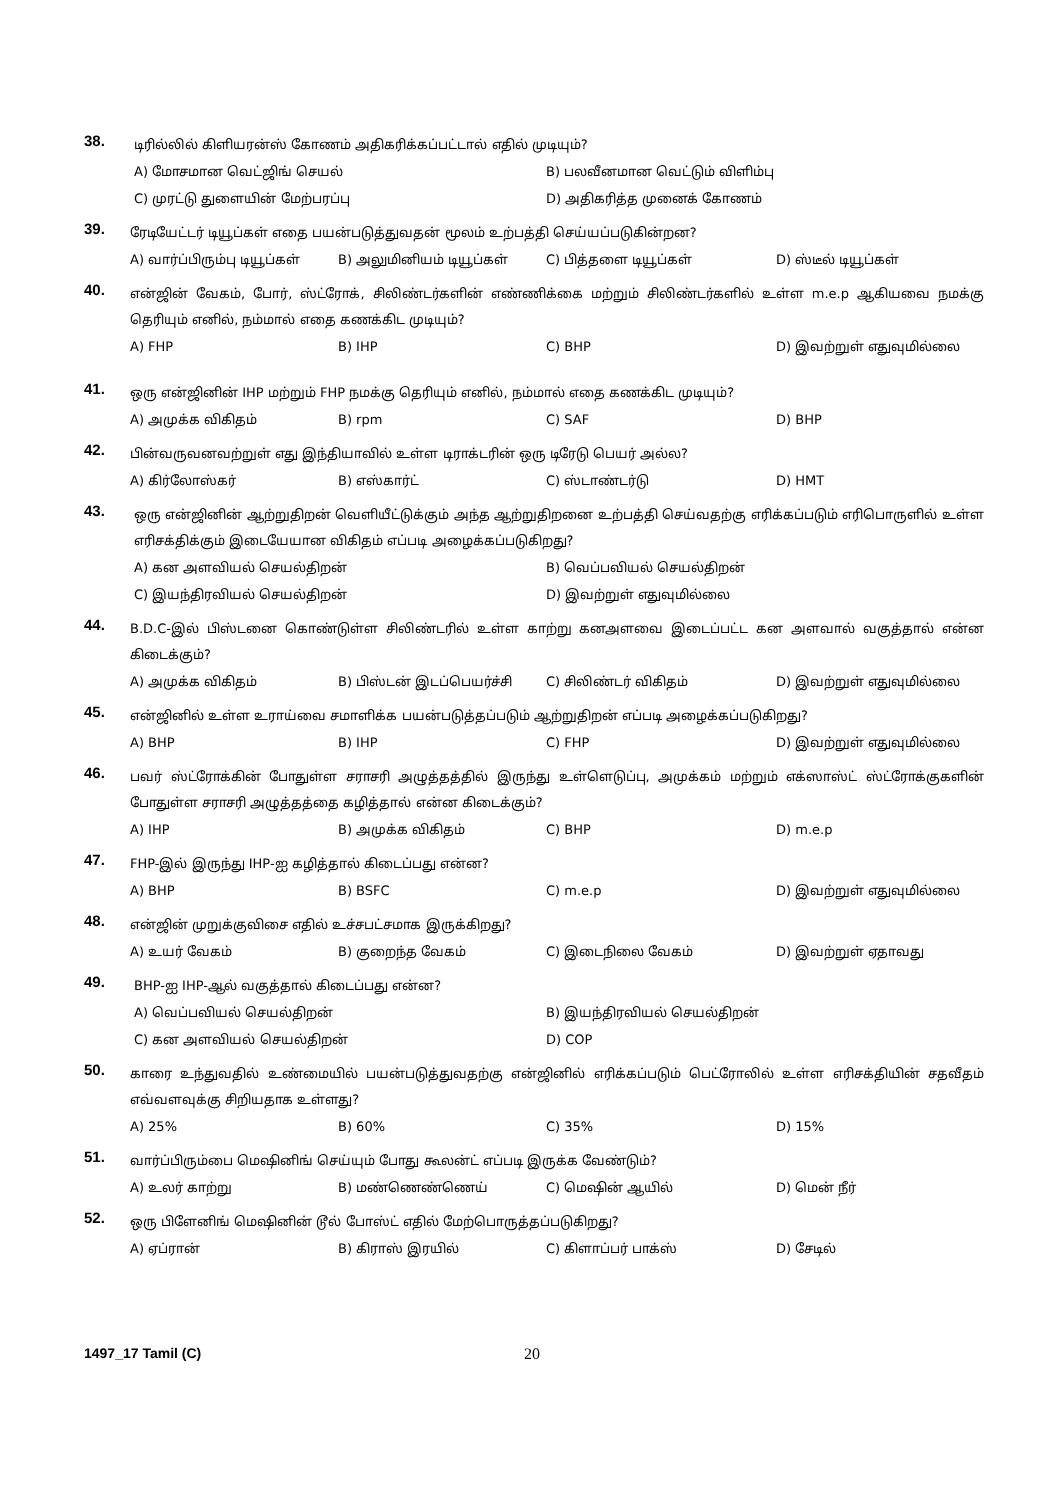38.
டிரில்லில் கிளியரன்ஸ் கோணம் அதிகரிக்கப்பட்டால் எதில் முடியும்?
A) மோசமான வெட்ஜிங் செயல் B) பலவீனமான வெட்டும் விளிம்பு
C) முரட்டு துளையின் மேற்பரப்பு D) அதிகரித்த முனைக் கோணம்
39.
ரேடியேட்டர் டியூப்கள் எதை பயன்படுத்துவதன் மூலம் உற்பத்தி செய்யப்படுகின்றன?
A) வார்ப்பிரும்பு டியூப்கள் B) அலுமினியம் டியூப்கள் C) பித்தளை டியூப்கள் D) ஸ்டீல் டியூப்கள்
40.
என்ஜின் வேகம், போர், ஸ்ட்ரோக், சிலிண்டர்களின் எண்ணிக்கை மற்றும் சிலிண்டர்களில் உள்ள m.e.p ஆகியவை நமக்கு தெரியும் எனில், நம்மால் எதை கணக்கிட முடியும்?
A) FHP B) IHP C) BHP D) இவற்றுள் எதுவுமில்லை
41.
ஒரு என்ஜினின் IHP மற்றும் FHP நமக்கு தெரியும் எனில், நம்மால் எதை கணக்கிட முடியும்?
A) அமுக்க விகிதம் B) rpm C) SAF D) BHP
42.
பின்வருவனவற்றுள் எது இந்தியாவில் உள்ள டிராக்டரின் ஒரு டிரேடு பெயர் அல்ல?
A) கிர்லோஸ்கர் B) எஸ்கார்ட் C) ஸ்டாண்டர்டு D) HMT
43.
ஒரு என்ஜினின் ஆற்றுதிறன் வெளியீட்டுக்கும் அந்த ஆற்றுதிறனை உற்பத்தி செய்வதற்கு எரிக்கப்படும் எரிபொருளில் உள்ள எரிசக்திக்கும் இடையேயான விகிதம் எப்படி அழைக்கப்படுகிறது?
A) கன அளவியல் செயல்திறன் B) வெப்பவியல் செயல்திறன்
C) இயந்திரவியல் செயல்திறன் D) இவற்றுள் எதுவுமில்லை
44.
B.D.C-இல் பிஸ்டனை கொண்டுள்ள சிலிண்டரில் உள்ள காற்று கனஅளவை இடைப்பட்ட கன அளவால் வகுத்தால் என்ன கிடைக்கும்?
A) அமுக்க விகிதம் B) பிஸ்டன் இடப்பெயர்ச்சி C) சிலிண்டர் விகிதம் D) இவற்றுள் எதுவுமில்லை
45.
என்ஜினில் உள்ள உராய்வை சமாளிக்க பயன்படுத்தப்படும் ஆற்றுதிறன் எப்படி அழைக்கப்படுகிறது?
A) BHP B) IHP C) FHP D) இவற்றுள் எதுவுமில்லை
46.
பவர் ஸ்ட்ரோக்கின் போதுள்ள சராசரி அழுத்தத்தில் இருந்து உள்ளெடுப்பு, அமுக்கம் மற்றும் எக்ஸாஸ்ட் ஸ்ட்ரோக்குகளின் போதுள்ள சராசரி அழுத்தத்தை கழித்தால் என்ன கிடைக்கும்?
A) IHP B) அமுக்க விகிதம் C) BHP D) m.e.p
47.
FHP-இல் இருந்து IHP-ஐ கழித்தால் கிடைப்பது என்ன?
A) BHP B) BSFC C) m.e.p D) இவற்றுள் எதுவுமில்லை
48.
என்ஜின் முறுக்குவிசை எதில் உச்சபட்சமாக இருக்கிறது?
A) உயர் வேகம் B) குறைந்த வேகம் C) இடைநிலை வேகம் D) இவற்றுள் ஏதாவது
49.
BHP-ஐ IHP-ஆல் வகுத்தால் கிடைப்பது என்ன?
A) வெப்பவியல் செயல்திறன் B) இயந்திரவியல் செயல்திறன்
C) கன அளவியல் செயல்திறன் D) COP
50.
காரை உந்துவதில் உண்மையில் பயன்படுத்துவதற்கு என்ஜினில் எரிக்கப்படும் பெட்ரோலில் உள்ள எரிசக்தியின் சதவீதம் எவ்வளவுக்கு சிறியதாக உள்ளது?
A) 25% B) 60% C) 35% D) 15%
51.
வார்ப்பிரும்பை மெஷினிங் செய்யும் போது கூலன்ட் எப்படி இருக்க வேண்டும்?
A) உலர் காற்று B) மண்ணெண்ணெய் C) மெஷின் ஆயில் D) மென் நீர்
52.
ஒரு பிளேனிங் மெஷினின் டூல் போஸ்ட் எதில் மேற்பொருத்தப்படுகிறது?
A) ஏப்ரான் B) கிராஸ் இரயில் C) கிளாப்பர் பாக்ஸ் D) சேடில்
1497_17 Tamil (C) 20